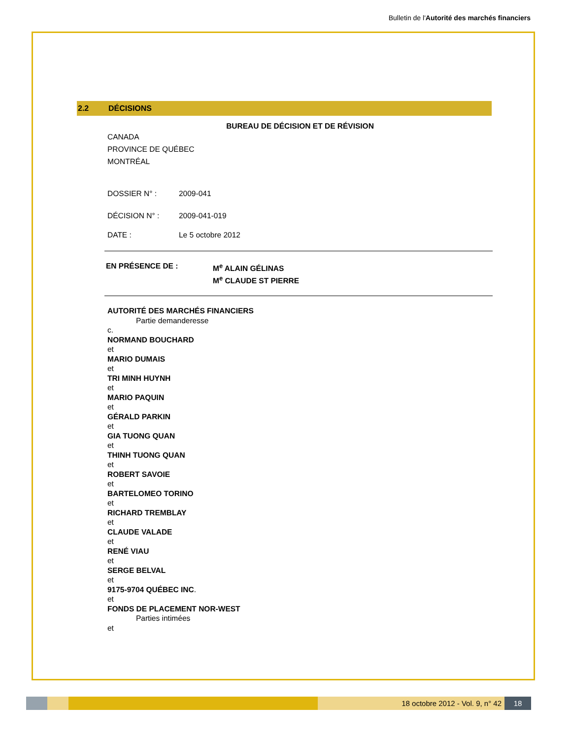Bulletin de l'Autorité des marchés financiers
2.2 DÉCISIONS
BUREAU DE DÉCISION ET DE RÉVISION
CANADA
PROVINCE DE QUÉBEC
MONTRÉAL
DOSSIER N° : 2009-041
DÉCISION N° : 2009-041-019
DATE : Le 5 octobre 2012
EN PRÉSENCE DE : M<sup>e</sup> ALAIN GÉLINAS
M<sup>e</sup> CLAUDE ST PIERRE
AUTORITÉ DES MARCHÉS FINANCIERS
Partie demanderesse
c.
NORMAND BOUCHARD
et
MARIO DUMAIS
et
TRI MINH HUYNH
et
MARIO PAQUIN
et
GÉRALD PARKIN
et
GIA TUONG QUAN
et
THINH TUONG QUAN
et
ROBERT SAVOIE
et
BARTELOMEO TORINO
et
RICHARD TREMBLAY
et
CLAUDE VALADE
et
RENÉ VIAU
et
SERGE BELVAL
et
9175-9704 QUÉBEC INC.
et
FONDS DE PLACEMENT NOR-WEST
Parties intimées
et
18 octobre 2012 - Vol. 9, n° 42
18